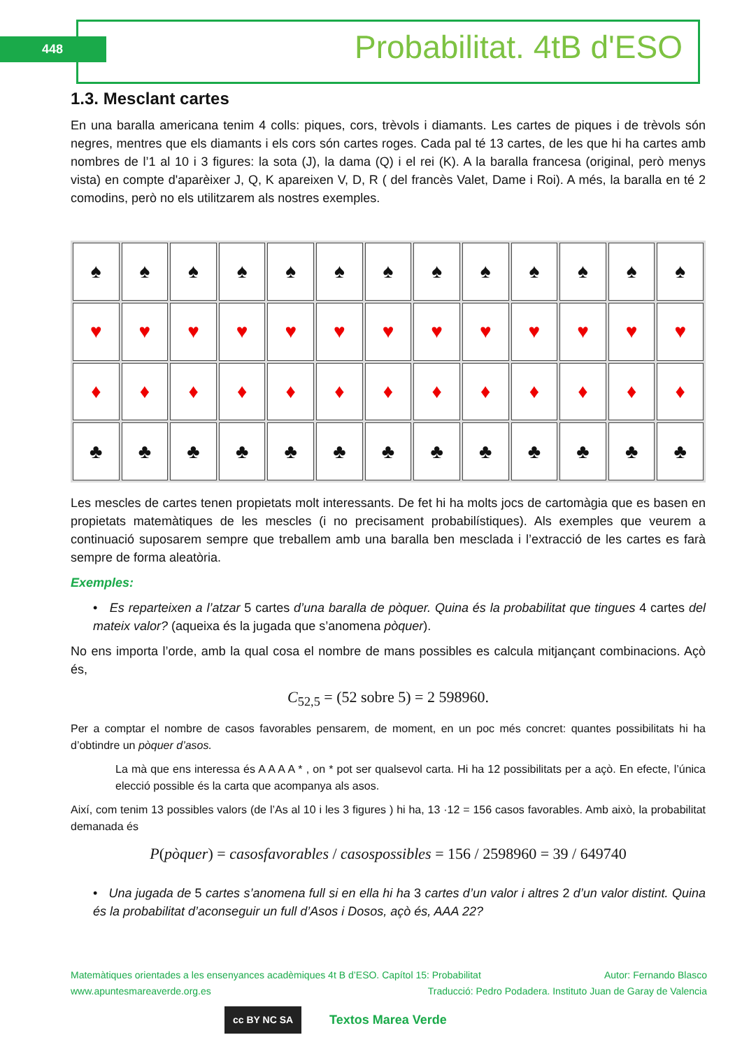448 Probabilitat. 4tB d'ESO
1.3. Mesclant cartes
En una baralla americana tenim 4 colls: piques, cors, trèvols i diamants. Les cartes de piques i de trèvols són negres, mentres que els diamants i els cors són cartes roges. Cada pal té 13 cartes, de les que hi ha cartes amb nombres de l’1 al 10 i 3 figures: la sota (J), la dama (Q) i el rei (K). A la baralla francesa (original, però menys vista) en compte d'aparèixer J, Q, K apareixen V, D, R ( del francès Valet, Dame i Roi). A més, la baralla en té 2 comodins, però no els utilitzarem als nostres exemples.
♠
♠
♠
♠
♠
♠
♠
♠
♠
♠
♠
♠
♠
♥
♥
♥
♥
♥
♥
♥
♥
♥
♥
♥
♥
♥
♦
♦
♦
♦
♦
♦
♦
♦
♦
♦
♦
♦
♦
♣
♣
♣
♣
♣
♣
♣
♣
♣
♣
♣
♣
♣
Les mescles de cartes tenen propietats molt interessants. De fet hi ha molts jocs de cartomàgia que es basen en propietats matemàtiques de les mescles (i no precisament probabilístiques). Als exemples que veurem a continuació suposarem sempre que treballem amb una baralla ben mesclada i l’extracció de les cartes es farà sempre de forma aleatòria.
Exemples:
• Es reparteixen a l’atzar 5 cartes d’una baralla de pòquer. Quina és la probabilitat que tingues 4 cartes del mateix valor? (aqueixa és la jugada que s’anomena pòquer).
No ens importa l’orde, amb la qual cosa el nombre de mans possibles es calcula mitjançant combinacions. Açò és,
C<sub>52,5</sub> = (52 sobre 5) = 2 598960.
Per a comptar el nombre de casos favorables pensarem, de moment, en un poc més concret: quantes possibilitats hi ha d’obtindre un pòquer d’asos.
La mà que ens interessa és A A A A * , on * pot ser qualsevol carta. Hi ha 12 possibilitats per a açò. En efecte, l’única elecció possible és la carta que acompanya als asos.
Així, com tenim 13 possibles valors (de l’As al 10 i les 3 figures ) hi ha, 13 ·12 = 156 casos favorables. Amb això, la probabilitat demanada és
P(pòquer) = casosfavorables / casospossibles = 156 / 2598960 = 39 / 649740
• Una jugada de 5 cartes s’anomena full si en ella hi ha 3 cartes d’un valor i altres 2 d’un valor distint. Quina és la probabilitat d’aconseguir un full d’Asos i Dosos, açò és, AAA 22?
Matemàtiques orientades a les ensenyances acadèmiques 4t B d’ESO. Capítol 15: Probabilitat Autor: Fernando Blasco
www.apuntesmareaverde.org.es Traducció: Pedro Podadera. Instituto Juan de Garay de Valencia
cc BY NC SA Textos Marea Verde